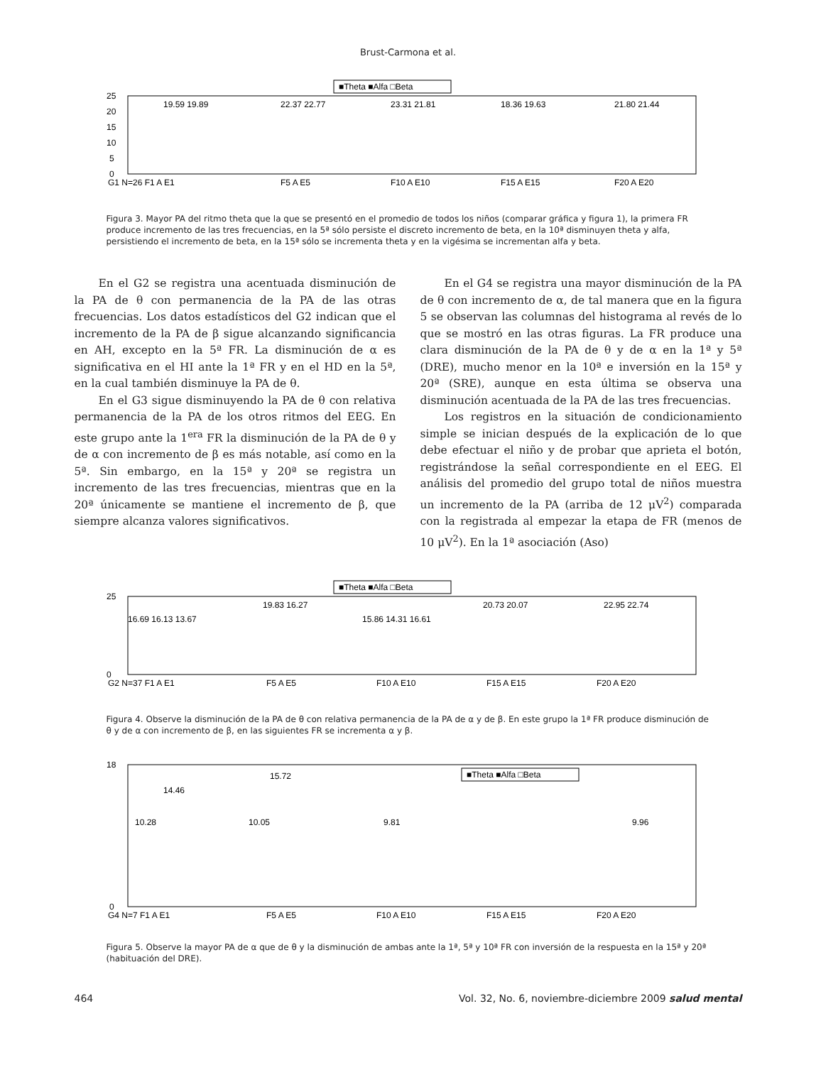Brust-Carmona et al.
■Theta ■Alfa □Beta
25
20
15
10
5
0
19.59 19.89
22.37 22.77
23.31 21.81
18.36 19.63
21.80 21.44
G1 N=26 F1 A E1
F5 A E5
F10 A E10
F15 A E15
F20 A E20
Figura 3. Mayor PA del ritmo theta que la que se presentó en el promedio de todos los niños (comparar gráfica y figura 1), la primera FR produce incremento de las tres frecuencias, en la 5ª sólo persiste el discreto incremento de beta, en la 10ª disminuyen theta y alfa, persistiendo el incremento de beta, en la 15ª sólo se incrementa theta y en la vigésima se incrementan alfa y beta.
En el G2 se registra una acentuada disminución de la PA de θ con permanencia de la PA de las otras frecuencias. Los datos estadísticos del G2 indican que el incremento de la PA de β sigue alcanzando significancia en AH, excepto en la 5ª FR. La disminución de α es significativa en el HI ante la 1ª FR y en el HD en la 5ª, en la cual también disminuye la PA de θ.
En el G3 sigue disminuyendo la PA de θ con relativa permanencia de la PA de los otros ritmos del EEG. En este grupo ante la 1<sup>era</sup> FR la disminución de la PA de θ y de α con incremento de β es más notable, así como en la 5ª. Sin embargo, en la 15ª y 20ª se registra un incremento de las tres frecuencias, mientras que en la 20ª únicamente se mantiene el incremento de β, que siempre alcanza valores significativos.
En el G4 se registra una mayor disminución de la PA de θ con incremento de α, de tal manera que en la figura 5 se observan las columnas del histograma al revés de lo que se mostró en las otras figuras. La FR produce una clara disminución de la PA de θ y de α en la 1ª y 5ª (DRE), mucho menor en la 10ª e inversión en la 15ª y 20ª (SRE), aunque en esta última se observa una disminución acentuada de la PA de las tres frecuencias.
Los registros en la situación de condicionamiento simple se inician después de la explicación de lo que debe efectuar el niño y de probar que aprieta el botón, registrándose la señal correspondiente en el EEG. El análisis del promedio del grupo total de niños muestra un incremento de la PA (arriba de 12 μV<sup>2</sup>) comparada con la registrada al empezar la etapa de FR (menos de 10 μV<sup>2</sup>). En la 1ª asociación (Aso)
■Theta ■Alfa □Beta
25
0
16.69 16.13 13.67
19.83 16.27
15.86 14.31 16.61
20.73 20.07
22.95 22.74
G2 N=37 F1 A E1
F5 A E5
F10 A E10
F15 A E15
F20 A E20
Figura 4. Observe la disminución de la PA de θ con relativa permanencia de la PA de α y de β. En este grupo la 1ª FR produce disminución de θ y de α con incremento de β, en las siguientes FR se incrementa α y β.
■Theta ■Alfa □Beta
18
0
15.72
14.46
10.28
10.05
9.81
9.96
G4 N=7 F1 A E1
F5 A E5
F10 A E10
F15 A E15
F20 A E20
Figura 5. Observe la mayor PA de α que de θ y la disminución de ambas ante la 1ª, 5ª y 10ª FR con inversión de la respuesta en la 15ª y 20ª (habituación del DRE).
464 Vol. 32, No. 6, noviembre-diciembre 2009 salud mental